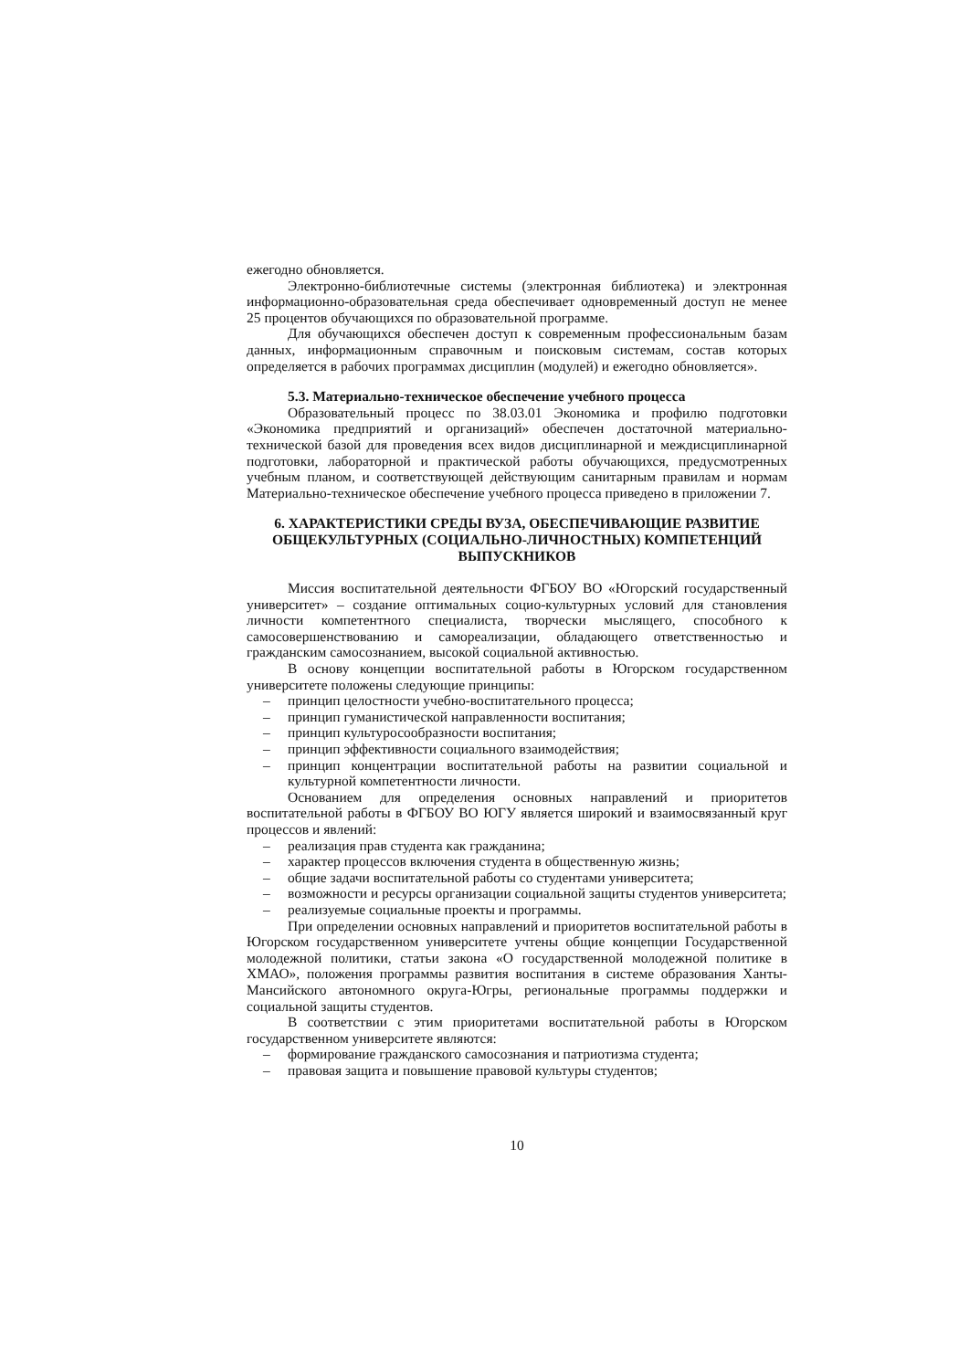ежегодно обновляется.
Электронно-библиотечные системы (электронная библиотека) и электронная информационно-образовательная среда обеспечивает одновременный доступ не менее 25 процентов обучающихся по образовательной программе.
Для обучающихся обеспечен доступ к современным профессиональным базам данных, информационным справочным и поисковым системам, состав которых определяется в рабочих программах дисциплин (модулей) и ежегодно обновляется».
5.3. Материально-техническое обеспечение учебного процесса
Образовательный процесс по 38.03.01 Экономика и профилю подготовки «Экономика предприятий и организаций» обеспечен достаточной материально-технической базой для проведения всех видов дисциплинарной и междисциплинарной подготовки, лабораторной и практической работы обучающихся, предусмотренных учебным планом, и соответствующей действующим санитарным правилам и нормам Материально-техническое обеспечение учебного процесса приведено в приложении 7.
6. ХАРАКТЕРИСТИКИ СРЕДЫ ВУЗА, ОБЕСПЕЧИВАЮЩИЕ РАЗВИТИЕ ОБЩЕКУЛЬТУРНЫХ (СОЦИАЛЬНО-ЛИЧНОСТНЫХ) КОМПЕТЕНЦИЙ ВЫПУСКНИКОВ
Миссия воспитательной деятельности ФГБОУ ВО «Югорский государственный университет» – создание оптимальных социо-культурных условий для становления личности компетентного специалиста, творчески мыслящего, способного к самосовершенствованию и самореализации, обладающего ответственностью и гражданским самосознанием, высокой социальной активностью.
В основу концепции воспитательной работы в Югорском государственном университете положены следующие принципы:
– принцип целостности учебно-воспитательного процесса;
– принцип гуманистической направленности воспитания;
– принцип культуросообразности воспитания;
– принцип эффективности социального взаимодействия;
– принцип концентрации воспитательной работы на развитии социальной и культурной компетентности личности.
Основанием для определения основных направлений и приоритетов воспитательной работы в ФГБОУ ВО ЮГУ является широкий и взаимосвязанный круг процессов и явлений:
– реализация прав студента как гражданина;
– характер процессов включения студента в общественную жизнь;
– общие задачи воспитательной работы со студентами университета;
– возможности и ресурсы организации социальной защиты студентов университета;
– реализуемые социальные проекты и программы.
При определении основных направлений и приоритетов воспитательной работы в Югорском государственном университете учтены общие концепции Государственной молодежной политики, статьи закона «О государственной молодежной политике в ХМАО», положения программы развития воспитания в системе образования Ханты-Мансийского автономного округа-Югры, региональные программы поддержки и социальной защиты студентов.
В соответствии с этим приоритетами воспитательной работы в Югорском государственном университете являются:
– формирование гражданского самосознания и патриотизма студента;
– правовая защита и повышение правовой культуры студентов;
10